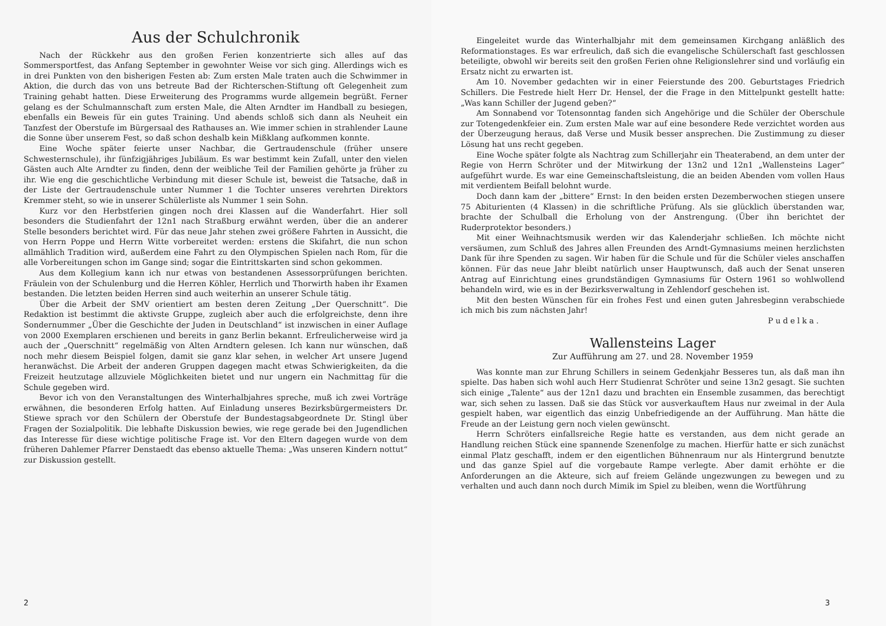Aus der Schulchronik
Nach der Rückkehr aus den großen Ferien konzentrierte sich alles auf das Sommersportfest, das Anfang September in gewohnter Weise vor sich ging. Allerdings wich es in drei Punkten von den bisherigen Festen ab: Zum ersten Male traten auch die Schwimmer in Aktion, die durch das von uns betreute Bad der Richterschen-Stiftung oft Gelegenheit zum Training gehabt hatten. Diese Erweiterung des Programms wurde allgemein begrüßt. Ferner gelang es der Schulmannschaft zum ersten Male, die Alten Arndter im Handball zu besiegen, ebenfalls ein Beweis für ein gutes Training. Und abends schloß sich dann als Neuheit ein Tanzfest der Oberstufe im Bürgersaal des Rathauses an. Wie immer schien in strahlender Laune die Sonne über unserem Fest, so daß schon deshalb kein Mißklang aufkommen konnte.
Eine Woche später feierte unser Nachbar, die Gertraudenschule (früher unsere Schwesternschule), ihr fünfzigjähriges Jubiläum. Es war bestimmt kein Zufall, unter den vielen Gästen auch Alte Arndter zu finden, denn der weibliche Teil der Familien gehörte ja früher zu ihr. Wie eng die geschichtliche Verbindung mit dieser Schule ist, beweist die Tatsache, daß in der Liste der Gertraudenschule unter Nummer 1 die Tochter unseres verehrten Direktors Kremmer steht, so wie in unserer Schülerliste als Nummer 1 sein Sohn.
Kurz vor den Herbstferien gingen noch drei Klassen auf die Wanderfahrt. Hier soll besonders die Studienfahrt der 12n1 nach Straßburg erwähnt werden, über die an anderer Stelle besonders berichtet wird. Für das neue Jahr stehen zwei größere Fahrten in Aussicht, die von Herrn Poppe und Herrn Witte vorbereitet werden: erstens die Skifahrt, die nun schon allmählich Tradition wird, außerdem eine Fahrt zu den Olympischen Spielen nach Rom, für die alle Vorbereitungen schon im Gange sind; sogar die Eintrittskarten sind schon gekommen.
Aus dem Kollegium kann ich nur etwas von bestandenen Assessorprüfungen berichten. Fräulein von der Schulenburg und die Herren Köhler, Herrlich und Thorwirth haben ihr Examen bestanden. Die letzten beiden Herren sind auch weiterhin an unserer Schule tätig.
Über die Arbeit der SMV orientiert am besten deren Zeitung „Der Querschnitt“. Die Redaktion ist bestimmt die aktivste Gruppe, zugleich aber auch die erfolgreichste, denn ihre Sondernummer „Über die Geschichte der Juden in Deutschland“ ist inzwischen in einer Auflage von 2000 Exemplaren erschienen und bereits in ganz Berlin bekannt. Erfreulicherweise wird ja auch der „Querschnitt“ regelmäßig von Alten Arndtern gelesen. Ich kann nur wünschen, daß noch mehr diesem Beispiel folgen, damit sie ganz klar sehen, in welcher Art unsere Jugend heranwächst. Die Arbeit der anderen Gruppen dagegen macht etwas Schwierigkeiten, da die Freizeit heutzutage allzuviele Möglichkeiten bietet und nur ungern ein Nachmittag für die Schule gegeben wird.
Bevor ich von den Veranstaltungen des Winterhalbjahres spreche, muß ich zwei Vorträge erwähnen, die besonderen Erfolg hatten. Auf Einladung unseres Bezirksbürgermeisters Dr. Stiewe sprach vor den Schülern der Oberstufe der Bundestagsabgeordnete Dr. Stingl über Fragen der Sozialpolitik. Die lebhafte Diskussion bewies, wie rege gerade bei den Jugendlichen das Interesse für diese wichtige politische Frage ist. Vor den Eltern dagegen wurde von dem früheren Dahlemer Pfarrer Denstaedt das ebenso aktuelle Thema: „Was unseren Kindern nottut“ zur Diskussion gestellt.
2
Eingeleitet wurde das Winterhalbjahr mit dem gemeinsamen Kirchgang anläßlich des Reformationstages. Es war erfreulich, daß sich die evangelische Schülerschaft fast geschlossen beteiligte, obwohl wir bereits seit den großen Ferien ohne Religionslehrer sind und vorläufig ein Ersatz nicht zu erwarten ist.
Am 10. November gedachten wir in einer Feierstunde des 200. Geburtstages Friedrich Schillers. Die Festrede hielt Herr Dr. Hensel, der die Frage in den Mittelpunkt gestellt hatte: „Was kann Schiller der Jugend geben?“
Am Sonnabend vor Totensonntag fanden sich Angehörige und die Schüler der Oberschule zur Totengedenkfeier ein. Zum ersten Male war auf eine besondere Rede verzichtet worden aus der Überzeugung heraus, daß Verse und Musik besser ansprechen. Die Zustimmung zu dieser Lösung hat uns recht gegeben.
Eine Woche später folgte als Nachtrag zum Schillerjahr ein Theaterabend, an dem unter der Regie von Herrn Schröter und der Mitwirkung der 13n2 und 12n1 „Wallensteins Lager“ aufgeführt wurde. Es war eine Gemeinschaftsleistung, die an beiden Abenden vom vollen Haus mit verdientem Beifall belohnt wurde.
Doch dann kam der „bittere“ Ernst: In den beiden ersten Dezemberwochen stiegen unsere 75 Abiturienten (4 Klassen) in die schriftliche Prüfung. Als sie glücklich überstanden war, brachte der Schulball die Erholung von der Anstrengung. (Über ihn berichtet der Ruderprotektor besonders.)
Mit einer Weihnachtsmusik werden wir das Kalenderjahr schließen. Ich möchte nicht versäumen, zum Schluß des Jahres allen Freunden des Arndt-Gymnasiums meinen herzlichsten Dank für ihre Spenden zu sagen. Wir haben für die Schule und für die Schüler vieles anschaffen können. Für das neue Jahr bleibt natürlich unser Hauptwunsch, daß auch der Senat unseren Antrag auf Einrichtung eines grundständigen Gymnasiums für Ostern 1961 so wohlwollend behandeln wird, wie es in der Bezirksverwaltung in Zehlendorf geschehen ist.
Mit den besten Wünschen für ein frohes Fest und einen guten Jahresbeginn verabschiede ich mich bis zum nächsten Jahr!
Pudelka.
Wallensteins Lager
Zur Aufführung am 27. und 28. November 1959
Was konnte man zur Ehrung Schillers in seinem Gedenkjahr Besseres tun, als daß man ihn spielte. Das haben sich wohl auch Herr Studienrat Schröter und seine 13n2 gesagt. Sie suchten sich einige „Talente“ aus der 12n1 dazu und brachten ein Ensemble zusammen, das berechtigt war, sich sehen zu lassen. Daß sie das Stück vor ausverkauftem Haus nur zweimal in der Aula gespielt haben, war eigentlich das einzig Unbefriedigende an der Aufführung. Man hätte die Freude an der Leistung gern noch vielen gewünscht.
Herrn Schröters einfallsreiche Regie hatte es verstanden, aus dem nicht gerade an Handlung reichen Stück eine spannende Szenenfolge zu machen. Hierfür hatte er sich zunächst einmal Platz geschafft, indem er den eigentlichen Bühnenraum nur als Hintergrund benutzte und das ganze Spiel auf die vorgebaute Rampe verlegte. Aber damit erhöhte er die Anforderungen an die Akteure, sich auf freiem Gelände ungezwungen zu bewegen und zu verhalten und auch dann noch durch Mimik im Spiel zu bleiben, wenn die Wortführung
3